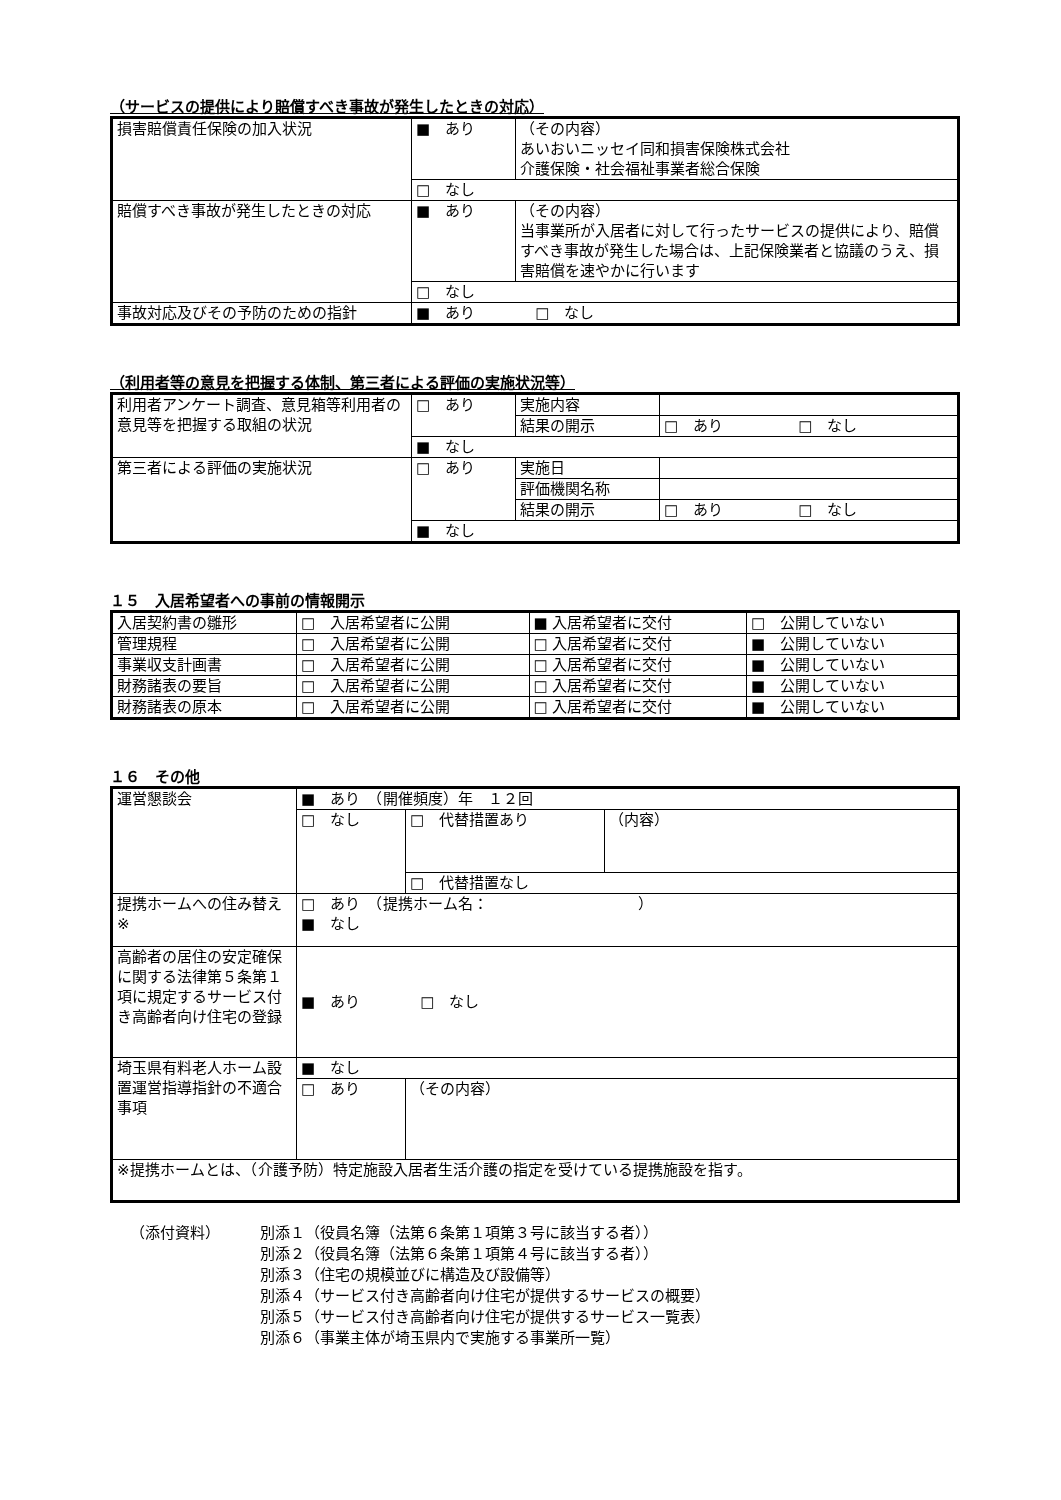（サービスの提供により賠償すべき事故が発生したときの対応）
| 損害賠償責任保険の加入状況 | ■ あり | （その内容） あいおいニッセイ同和損害保険株式会社 介護保険・社会福祉事業者総合保険 |
| | □ なし | |
| 賠償すべき事故が発生したときの対応 | ■ あり | （その内容） 当事業所が入居者に対して行ったサービスの提供により、賠償すべき事故が発生した場合は、上記保険業者と協議のうえ、損害賠償を速やかに行います |
| | □ なし | |
| 事故対応及びその予防のための指針 | ■ あり □ なし | |
（利用者等の意見を把握する体制、第三者による評価の実施状況等）
| 利用者アンケート調査、意見箱等利用者の意見等を把握する取組の状況 | □ あり | 実施内容 | |
| | | 結果の開示 | □ あり □ なし |
| | ■ なし | | |
| 第三者による評価の実施状況 | □ あり | 実施日 | |
| | | 評価機関名称 | |
| | | 結果の開示 | □ あり □ なし |
| | ■ なし | | |
１５　入居希望者への事前の情報開示
| 入居契約書の雛形 | □ 入居希望者に公開 | ■ 入居希望者に交付 | □ 公開していない |
| 管理規程 | □ 入居希望者に公開 | □ 入居希望者に交付 | ■ 公開していない |
| 事業収支計画書 | □ 入居希望者に公開 | □ 入居希望者に交付 | ■ 公開していない |
| 財務諸表の要旨 | □ 入居希望者に公開 | □ 入居希望者に交付 | ■ 公開していない |
| 財務諸表の原本 | □ 入居希望者に公開 | □ 入居希望者に交付 | ■ 公開していない |
１６　その他
| 運営懇談会 | ■ あり （開催頻度）年 １２回 | | |
| | □ なし | □ 代替措置あり | （内容） |
| | | □ 代替措置なし | |
| 提携ホームへの住み替え※ | □ あり （提携ホーム名： ） ■ なし | | |
| 高齢者の居住の安定確保に関する法律第５条第１項に規定するサービス付き高齢者向け住宅の登録 | ■ あり □ なし | | |
| 埼玉県有料老人ホーム設置運営指導指針の不適合事項 | ■ なし | | |
| | □ あり | （その内容） | |
| ※提携ホームとは、（介護予防）特定施設入居者生活介護の指定を受けている提携施設を指す。 | | | |
（添付資料） 別添１（役員名簿（法第６条第１項第３号に該当する者））
別添２（役員名簿（法第６条第１項第４号に該当する者））
別添３（住宅の規模並びに構造及び設備等）
別添４（サービス付き高齢者向け住宅が提供するサービスの概要）
別添５（サービス付き高齢者向け住宅が提供するサービス一覧表）
別添６（事業主体が埼玉県内で実施する事業所一覧）